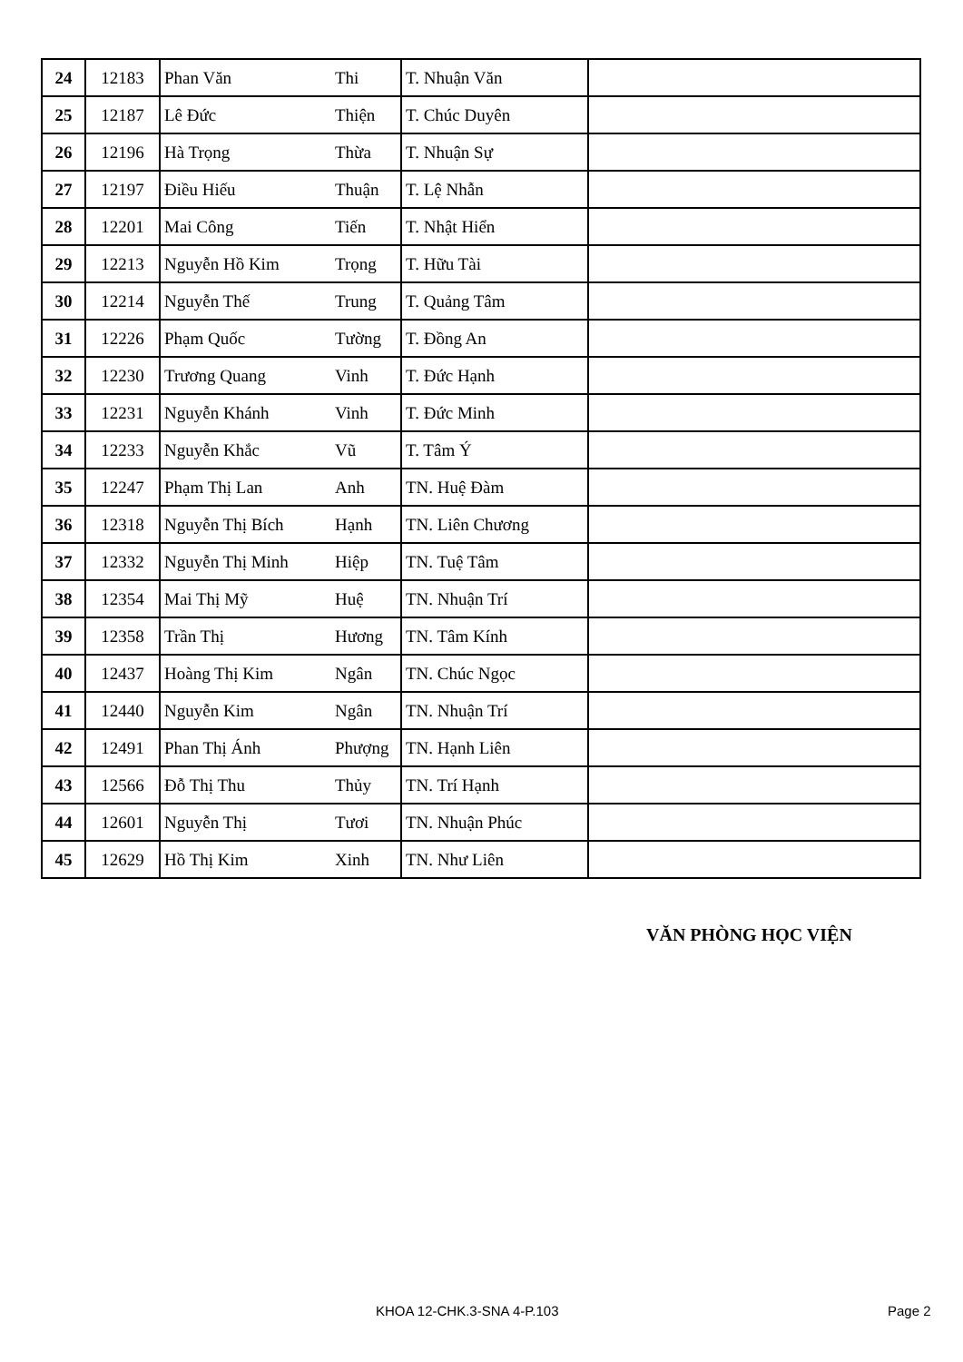| 24 | 12183 | Phan Văn | Thi | T. Nhuận Văn | |
| 25 | 12187 | Lê Đức | Thiện | T. Chúc Duyên | |
| 26 | 12196 | Hà Trọng | Thừa | T. Nhuận Sự | |
| 27 | 12197 | Điều Hiếu | Thuận | T. Lệ Nhẫn | |
| 28 | 12201 | Mai Công | Tiến | T. Nhật Hiển | |
| 29 | 12213 | Nguyễn Hồ Kim | Trọng | T. Hữu Tài | |
| 30 | 12214 | Nguyễn Thế | Trung | T. Quảng Tâm | |
| 31 | 12226 | Phạm Quốc | Tường | T. Đồng An | |
| 32 | 12230 | Trương Quang | Vinh | T. Đức Hạnh | |
| 33 | 12231 | Nguyễn Khánh | Vinh | T. Đức Minh | |
| 34 | 12233 | Nguyễn Khắc | Vũ | T. Tâm Ý | |
| 35 | 12247 | Phạm Thị Lan | Anh | TN. Huệ Đàm | |
| 36 | 12318 | Nguyễn Thị Bích | Hạnh | TN. Liên Chương | |
| 37 | 12332 | Nguyễn Thị Minh | Hiệp | TN. Tuệ Tâm | |
| 38 | 12354 | Mai Thị Mỹ | Huệ | TN. Nhuận Trí | |
| 39 | 12358 | Trần Thị | Hương | TN. Tâm Kính | |
| 40 | 12437 | Hoàng Thị Kim | Ngân | TN. Chúc Ngọc | |
| 41 | 12440 | Nguyễn Kim | Ngân | TN. Nhuận Trí | |
| 42 | 12491 | Phan Thị Ánh | Phượng | TN. Hạnh Liên | |
| 43 | 12566 | Đỗ Thị Thu | Thủy | TN. Trí Hạnh | |
| 44 | 12601 | Nguyễn Thị | Tươi | TN. Nhuận Phúc | |
| 45 | 12629 | Hồ Thị Kim | Xinh | TN. Như Liên | |
VĂN PHÒNG HỌC VIỆN
KHOA 12-CHK.3-SNA 4-P.103 Page 2